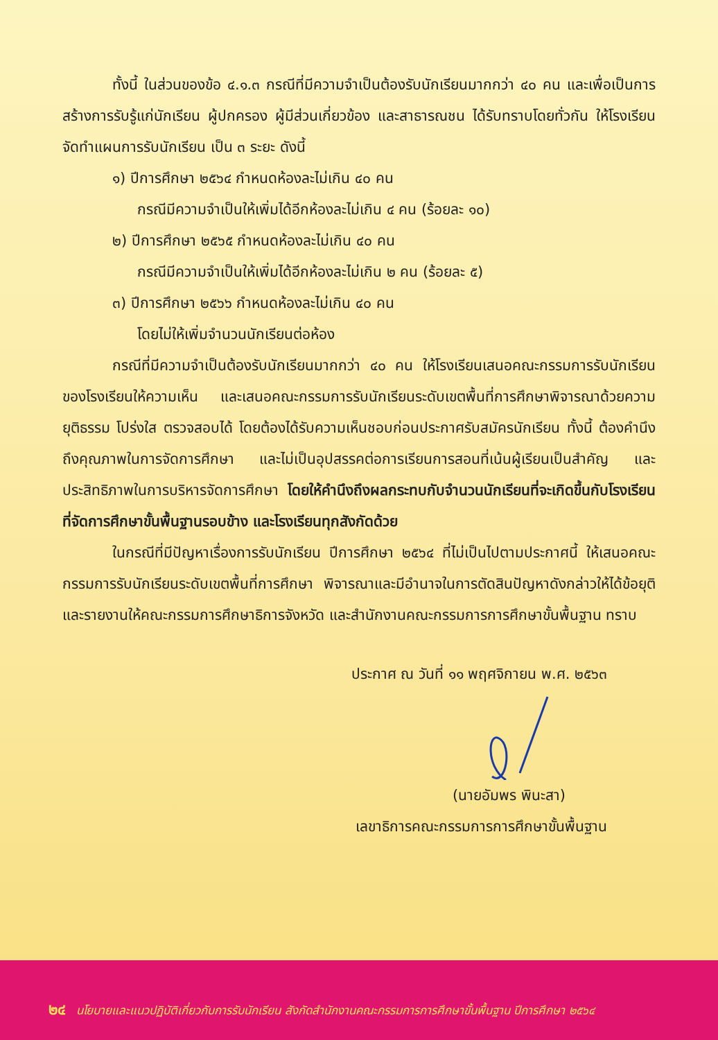ทั้งนี้ ในส่วนของข้อ ๔.๑.๓ กรณีที่มีความจำเป็นต้องรับนักเรียนมากกว่า ๔๐ คน และเพื่อเป็นการสร้างการรับรู้แก่นักเรียน ผู้ปกครอง ผู้มีส่วนเกี่ยวข้อง และสาธารณชน ได้รับทราบโดยทั่วกัน ให้โรงเรียนจัดทำแผนการรับนักเรียน เป็น ๓ ระยะ ดังนี้
๑) ปีการศึกษา ๒๕๖๔ กำหนดห้องละไม่เกิน ๔๐ คน
กรณีมีความจำเป็นให้เพิ่มได้อีกห้องละไม่เกิน ๔ คน (ร้อยละ ๑๐)
๒) ปีการศึกษา ๒๕๖๕ กำหนดห้องละไม่เกิน ๔๐ คน
กรณีมีความจำเป็นให้เพิ่มได้อีกห้องละไม่เกิน ๒ คน (ร้อยละ ๕)
๓) ปีการศึกษา ๒๕๖๖ กำหนดห้องละไม่เกิน ๔๐ คน
โดยไม่ให้เพิ่มจำนวนนักเรียนต่อห้อง
กรณีที่มีความจำเป็นต้องรับนักเรียนมากกว่า ๔๐ คน ให้โรงเรียนเสนอคณะกรรมการรับนักเรียนของโรงเรียนให้ความเห็น และเสนอคณะกรรมการรับนักเรียนระดับเขตพื้นที่การศึกษาพิจารณาด้วยความยุติธรรม โปร่งใส ตรวจสอบได้ โดยต้องได้รับความเห็นชอบก่อนประกาศรับสมัครนักเรียน ทั้งนี้ ต้องคำนึงถึงคุณภาพในการจัดการศึกษา และไม่เป็นอุปสรรคต่อการเรียนการสอนที่เน้นผู้เรียนเป็นสำคัญ และประสิทธิภาพในการบริหารจัดการศึกษา โดยให้คำนึงถึงผลกระทบกับจำนวนนักเรียนที่จะเกิดขึ้นกับโรงเรียนที่จัดการศึกษาขั้นพื้นฐานรอบข้าง และโรงเรียนทุกสังกัดด้วย
ในกรณีที่มีปัญหาเรื่องการรับนักเรียน ปีการศึกษา ๒๕๖๔ ที่ไม่เป็นไปตามประกาศนี้ ให้เสนอคณะกรรมการรับนักเรียนระดับเขตพื้นที่การศึกษา พิจารณาและมีอำนาจในการตัดสินปัญหาดังกล่าวให้ได้ข้อยุติ และรายงานให้คณะกรรมการศึกษาธิการจังหวัด และสำนักงานคณะกรรมการการศึกษาขั้นพื้นฐาน ทราบ
ประกาศ ณ วันที่ ๑๑ พฤศจิกายน พ.ศ. ๒๕๖๓
(นายอัมพร พินะสา)
เลขาธิการคณะกรรมการการศึกษาขั้นพื้นฐาน
๒๔ นโยบายและแนวปฏิบัติเกี่ยวกับการรับนักเรียน สังกัดสำนักงานคณะกรรมการการศึกษาขั้นพื้นฐาน ปีการศึกษา ๒๕๖๔